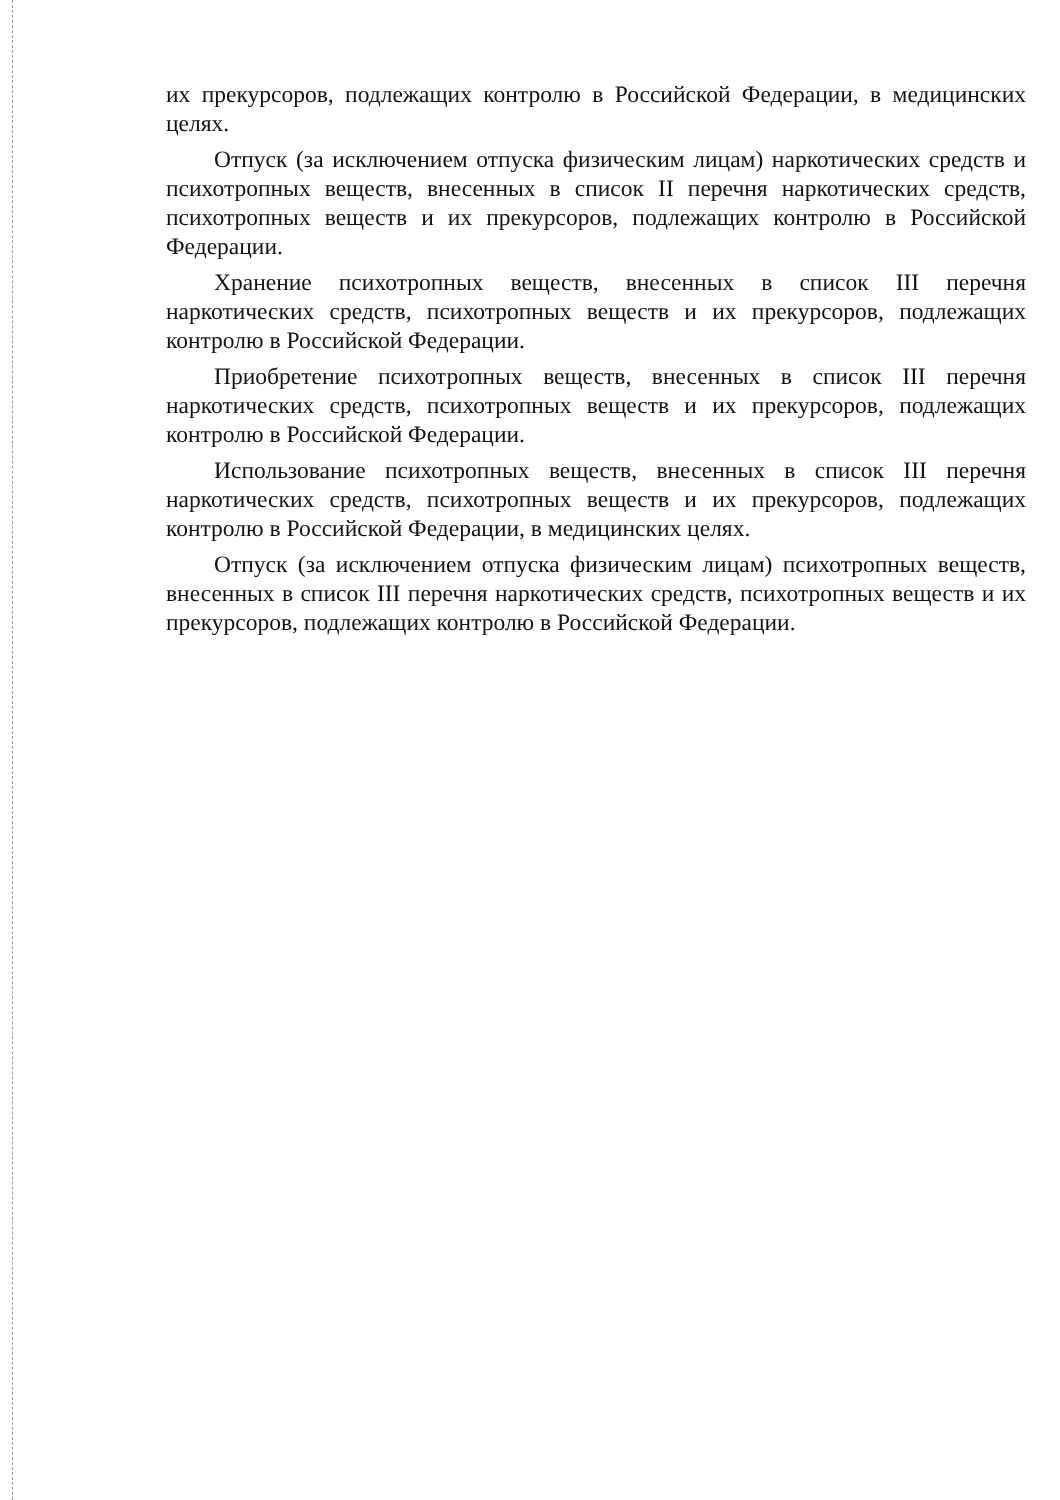их прекурсоров, подлежащих контролю в Российской Федерации, в медицинских целях.
Отпуск (за исключением отпуска физическим лицам) наркотических средств и психотропных веществ, внесенных в список II перечня наркотических средств, психотропных веществ и их прекурсоров, подлежащих контролю в Российской Федерации.
Хранение психотропных веществ, внесенных в список III перечня наркотических средств, психотропных веществ и их прекурсоров, подлежащих контролю в Российской Федерации.
Приобретение психотропных веществ, внесенных в список III перечня наркотических средств, психотропных веществ и их прекурсоров, подлежащих контролю в Российской Федерации.
Использование психотропных веществ, внесенных в список III перечня наркотических средств, психотропных веществ и их прекурсоров, подлежащих контролю в Российской Федерации, в медицинских целях.
Отпуск (за исключением отпуска физическим лицам) психотропных веществ, внесенных в список III перечня наркотических средств, психотропных веществ и их прекурсоров, подлежащих контролю в Российской Федерации.